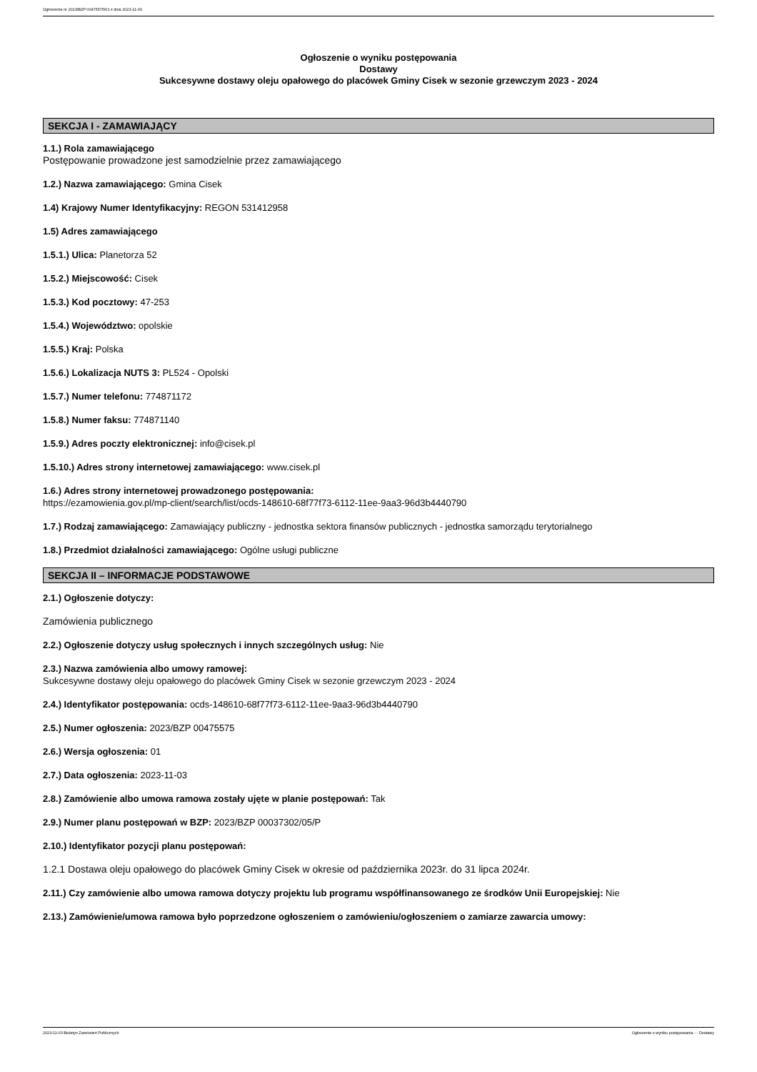Ogłoszenie nr 2023/BZP 00475575/01 z dnia 2023-11-03
Ogłoszenie o wyniku postępowania
Dostawy
Sukcesywne dostawy oleju opałowego do placówek Gminy Cisek w sezonie grzewczym 2023 - 2024
SEKCJA I - ZAMAWIAJĄCY
1.1.) Rola zamawiającego
Postępowanie prowadzone jest samodzielnie przez zamawiającego
1.2.) Nazwa zamawiającego: Gmina Cisek
1.4) Krajowy Numer Identyfikacyjny: REGON 531412958
1.5) Adres zamawiającego
1.5.1.) Ulica: Planetorza 52
1.5.2.) Miejscowość: Cisek
1.5.3.) Kod pocztowy: 47-253
1.5.4.) Województwo: opolskie
1.5.5.) Kraj: Polska
1.5.6.) Lokalizacja NUTS 3: PL524 - Opolski
1.5.7.) Numer telefonu: 774871172
1.5.8.) Numer faksu: 774871140
1.5.9.) Adres poczty elektronicznej: info@cisek.pl
1.5.10.) Adres strony internetowej zamawiającego: www.cisek.pl
1.6.) Adres strony internetowej prowadzonego postępowania:
https://ezamowienia.gov.pl/mp-client/search/list/ocds-148610-68f77f73-6112-11ee-9aa3-96d3b4440790
1.7.) Rodzaj zamawiającego: Zamawiający publiczny - jednostka sektora finansów publicznych - jednostka samorządu terytorialnego
1.8.) Przedmiot działalności zamawiającego: Ogólne usługi publiczne
SEKCJA II – INFORMACJE PODSTAWOWE
2.1.) Ogłoszenie dotyczy:
Zamówienia publicznego
2.2.) Ogłoszenie dotyczy usług społecznych i innych szczególnych usług: Nie
2.3.) Nazwa zamówienia albo umowy ramowej:
Sukcesywne dostawy oleju opałowego do placówek Gminy Cisek w sezonie grzewczym 2023 - 2024
2.4.) Identyfikator postępowania: ocds-148610-68f77f73-6112-11ee-9aa3-96d3b4440790
2.5.) Numer ogłoszenia: 2023/BZP 00475575
2.6.) Wersja ogłoszenia: 01
2.7.) Data ogłoszenia: 2023-11-03
2.8.) Zamówienie albo umowa ramowa zostały ujęte w planie postępowań: Tak
2.9.) Numer planu postępowań w BZP: 2023/BZP 00037302/05/P
2.10.) Identyfikator pozycji planu postępowań:
1.2.1 Dostawa oleju opałowego do placówek Gminy Cisek w okresie od października 2023r. do 31 lipca 2024r.
2.11.) Czy zamówienie albo umowa ramowa dotyczy projektu lub programu współfinansowanego ze środków Unii Europejskiej: Nie
2.13.) Zamówienie/umowa ramowa było poprzedzone ogłoszeniem o zamówieniu/ogłoszeniem o zamiarze zawarcia umowy:
2023-11-03 Biuletyn Zamówień Publicznych Ogłoszenie o wyniku postępowania - - Dostawy